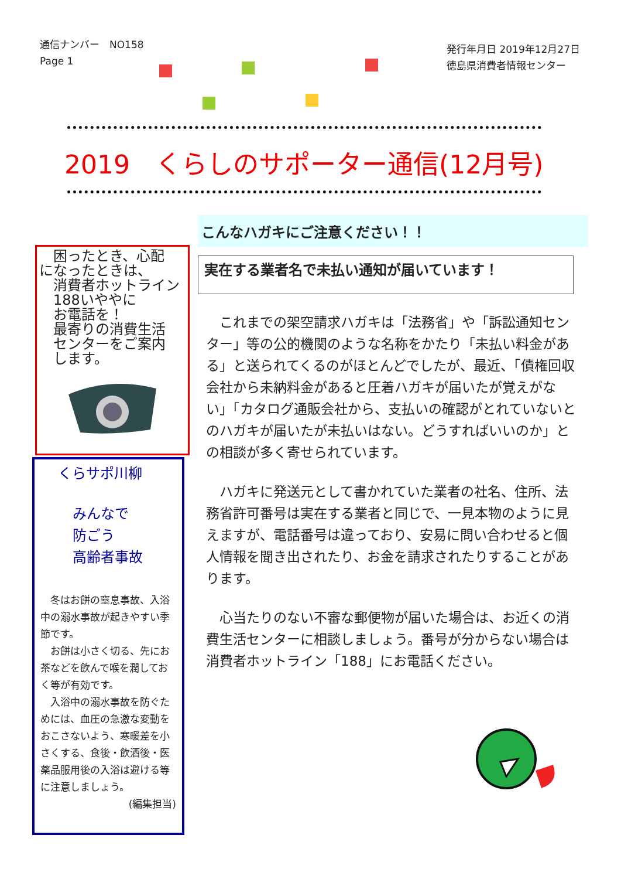通信ナンバー　NO158
Page 1
発行年月日 2019年12月27日
徳島県消費者情報センター
2019　くらしのサポーター通信(12月号)
　困ったとき、心配
になったときは、
　消費者ホットライン
　188いややに
　お電話を！
　最寄りの消費生活
　センターをご案内
　します。
くらサポ川柳
みんなで
防ごう
高齢者事故
　冬はお餅の窒息事故、入浴中の溺水事故が起きやすい季節です。
　お餅は小さく切る、先にお茶などを飲んで喉を潤しておく等が有効です。
　入浴中の溺水事故を防ぐためには、血圧の急激な変動をおこさないよう、寒暖差を小さくする、食後・飲酒後・医薬品服用後の入浴は避ける等に注意しましょう。
(編集担当)
こんなハガキにご注意ください！！
実在する業者名で未払い通知が届いています！
これまでの架空請求ハガキは「法務省」や「訴訟通知センター」等の公的機関のような名称をかたり「未払い料金がある」と送られてくるのがほとんどでしたが、最近、「債権回収会社から未納料金があると圧着ハガキが届いたが覚えがない」「カタログ通販会社から、支払いの確認がとれていないとのハガキが届いたが未払いはない。どうすればいいのか」との相談が多く寄せられています。
ハガキに発送元として書かれていた業者の社名、住所、法務省許可番号は実在する業者と同じで、一見本物のように見えますが、電話番号は違っており、安易に問い合わせると個人情報を聞き出されたり、お金を請求されたりすることがあります。
心当たりのない不審な郵便物が届いた場合は、お近くの消費生活センターに相談しましょう。番号が分からない場合は消費者ホットライン「188」にお電話ください。